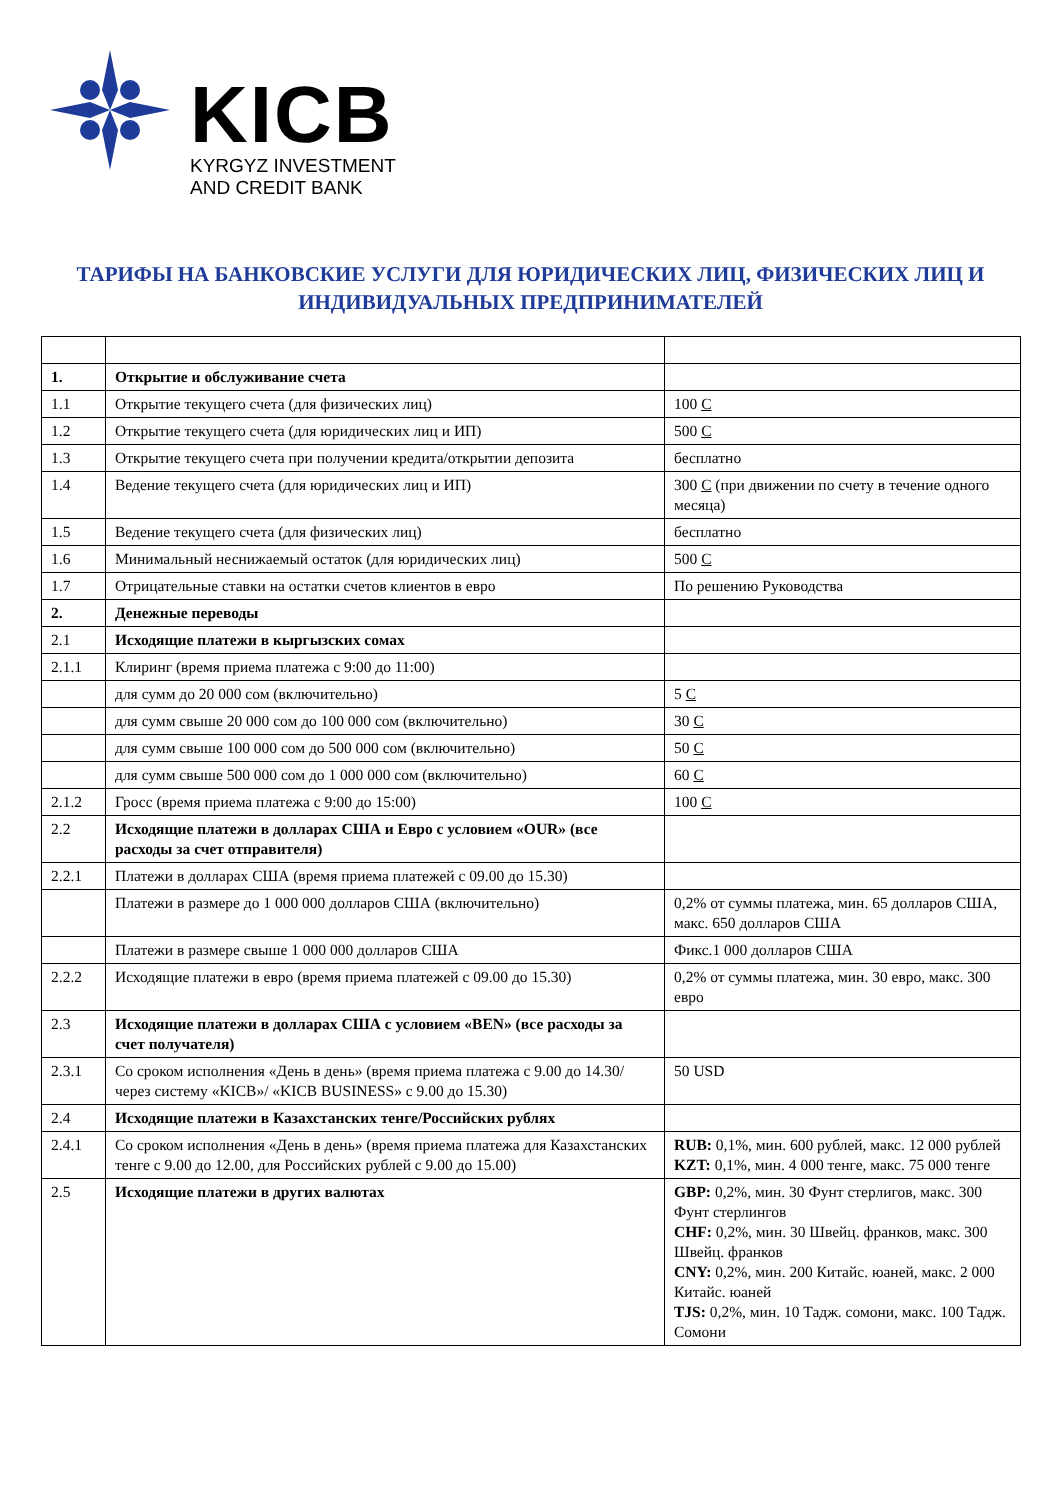KICB
KYRGYZ INVESTMENT
AND CREDIT BANK
ТАРИФЫ НА БАНКОВСКИЕ УСЛУГИ ДЛЯ ЮРИДИЧЕСКИХ ЛИЦ, ФИЗИЧЕСКИХ ЛИЦ И ИНДИВИДУАЛЬНЫХ ПРЕДПРИНИМАТЕЛЕЙ
| 1. | Открытие и обслуживание счета | |
| 1.1 | Открытие текущего счета (для физических лиц) | 100 С |
| 1.2 | Открытие текущего счета (для юридических лиц и ИП) | 500 С |
| 1.3 | Открытие текущего счета при получении кредита/открытии депозита | бесплатно |
| 1.4 | Ведение текущего счета (для юридических лиц и ИП) | 300 С (при движении по счету в течение одного месяца) |
| 1.5 | Ведение текущего счета (для физических лиц) | бесплатно |
| 1.6 | Минимальный неснижаемый остаток (для юридических лиц) | 500 С |
| 1.7 | Отрицательные ставки на остатки счетов клиентов в евро | По решению Руководства |
| 2. | Денежные переводы | |
| 2.1 | Исходящие платежи в кыргызских сомах | |
| 2.1.1 | Клиринг (время приема платежа с 9:00 до 11:00) | |
| | для сумм до 20 000 сом (включительно) | 5 С |
| | для сумм свыше 20 000 сом до 100 000 сом (включительно) | 30 С |
| | для сумм свыше 100 000 сом до 500 000 сом (включительно) | 50 С |
| | для сумм свыше 500 000 сом до 1 000 000 сом (включительно) | 60 С |
| 2.1.2 | Гросс (время приема платежа с 9:00 до 15:00) | 100 С |
| 2.2 | Исходящие платежи в долларах США и Евро с условием «OUR» (все расходы за счет отправителя) | |
| 2.2.1 | Платежи в долларах США (время приема платежей с 09.00 до 15.30) | |
| | Платежи в размере до 1 000 000 долларов США (включительно) | 0,2% от суммы платежа, мин. 65 долларов США, макс. 650 долларов США |
| | Платежи в размере свыше 1 000 000 долларов США | Фикс.1 000 долларов США |
| 2.2.2 | Исходящие платежи в евро (время приема платежей с 09.00 до 15.30) | 0,2% от суммы платежа, мин. 30 евро, макс. 300 евро |
| 2.3 | Исходящие платежи в долларах США с условием «BEN» (все расходы за счет получателя) | |
| 2.3.1 | Со сроком исполнения «День в день» (время приема платежа с 9.00 до 14.30/через систему «KICB»/ «KICB BUSINESS» с 9.00 до 15.30) | 50 USD |
| 2.4 | Исходящие платежи в Казахстанских тенге/Российских рублях | |
| 2.4.1 | Со сроком исполнения «День в день» (время приема платежа для Казахстанских тенге с 9.00 до 12.00, для Российских рублей с 9.00 до 15.00) | RUB: 0,1%, мин. 600 рублей, макс. 12 000 рублей KZT: 0,1%, мин. 4 000 тенге, макс. 75 000 тенге |
| 2.5 | Исходящие платежи в других валютах | GBP: 0,2%, мин. 30 Фунт стерлигов, макс. 300 Фунт стерлингов CHF: 0,2%, мин. 30 Швейц. франков, макс. 300 Швейц. франков CNY: 0,2%, мин. 200 Китайс. юаней, макс. 2 000 Китайс. юаней TJS: 0,2%, мин. 10 Тадж. сомони, макс. 100 Тадж. Сомони |